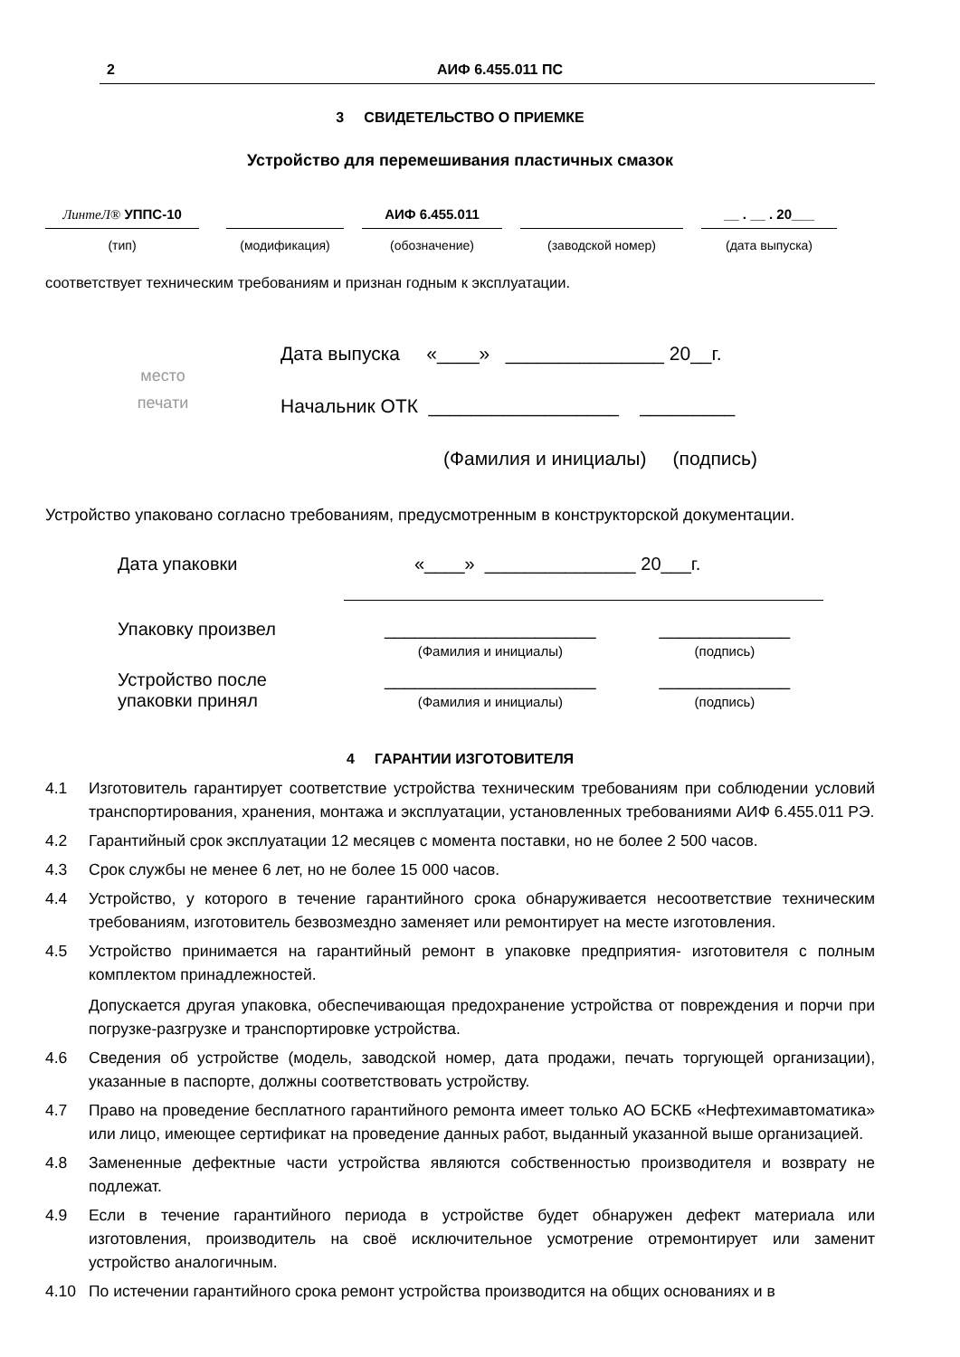2 АИФ 6.455.011 ПС
3 СВИДЕТЕЛЬСТВО О ПРИЕМКЕ
Устройство для перемешивания пластичных смазок
ЛинтеЛ® УППС-10
(тип)
(модификация)
АИФ 6.455.011
(обозначение)
(заводской номер)
__ . __ . 20___
(дата выпуска)
соответствует техническим требованиям и признан годным к эксплуатации.
место
печати
Дата выпуска «____» _______________ 20__г.
Начальник ОТК __________________ _________
(Фамилия и инициалы) (подпись)
Устройство упаковано согласно требованиям, предусмотренным в конструкторской документации.
Дата упаковки «____» _______________ 20___г.
Упаковку произвел _____________________
(Фамилия и инициалы)
_____________
(подпись)
Устройство после
упаковки принял
_____________________
(Фамилия и инициалы)
_____________
(подпись)
4 ГАРАНТИИ ИЗГОТОВИТЕЛЯ
4.1 Изготовитель гарантирует соответствие устройства техническим требованиям при соблюдении условий транспортирования, хранения, монтажа и эксплуатации, установленных требованиями АИФ 6.455.011 РЭ.
4.2 Гарантийный срок эксплуатации 12 месяцев с момента поставки, но не более 2 500 часов.
4.3 Срок службы не менее 6 лет, но не более 15 000 часов.
4.4 Устройство, у которого в течение гарантийного срока обнаруживается несоответствие техническим требованиям, изготовитель безвозмездно заменяет или ремонтирует на месте изготовления.
4.5 Устройство принимается на гарантийный ремонт в упаковке предприятия- изготовителя с полным комплектом принадлежностей.
Допускается другая упаковка, обеспечивающая предохранение устройства от повреждения и порчи при погрузке-разгрузке и транспортировке устройства.
4.6 Сведения об устройстве (модель, заводской номер, дата продажи, печать торгующей организации), указанные в паспорте, должны соответствовать устройству.
4.7 Право на проведение бесплатного гарантийного ремонта имеет только АО БСКБ «Нефтехимавтоматика» или лицо, имеющее сертификат на проведение данных работ, выданный указанной выше организацией.
4.8 Замененные дефектные части устройства являются собственностью производителя и возврату не подлежат.
4.9 Если в течение гарантийного периода в устройстве будет обнаружен дефект материала или изготовления, производитель на своё исключительное усмотрение отремонтирует или заменит устройство аналогичным.
4.10 По истечении гарантийного срока ремонт устройства производится на общих основаниях и в